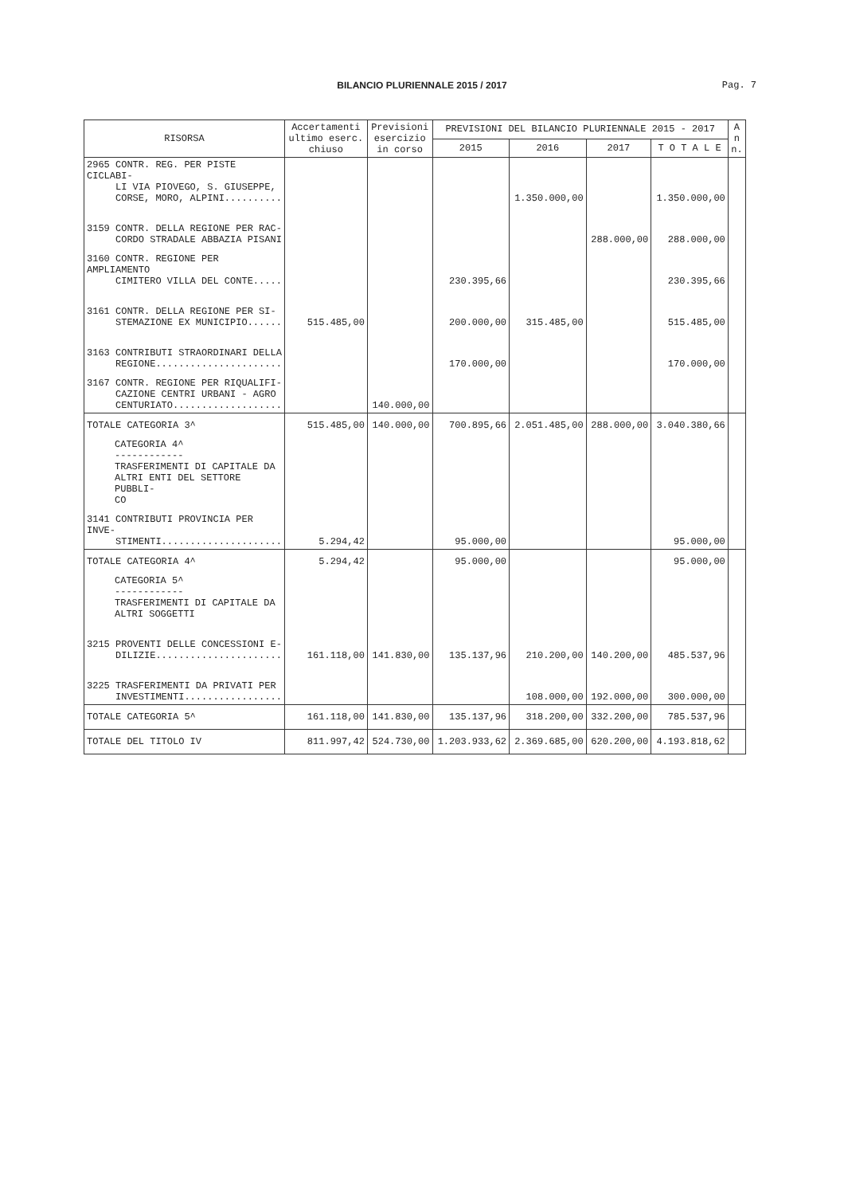BILANCIO PLURIENNALE 2015 / 2017
Pag. 7
| RISORSA | Accertamenti ultimo eserc. chiuso | Previsioni esercizio in corso | PREVISIONI DEL BILANCIO PLURIENNALE 2015 - 2017 | | | | A n n. |
| --- | --- | --- | --- | --- | --- | --- | --- |
| | | | 2015 | 2016 | 2017 | T O T A L E | |
| 2965 CONTR. REG. PER PISTE CICLABI- LI VIA PIOVEGO, S. GIUSEPPE, CORSE, MORO, ALPINI.......... | | | | 1.350.000,00 | | 1.350.000,00 | |
| 3159 CONTR. DELLA REGIONE PER RAC- CORDO STRADALE ABBAZIA PISANI | | | | | 288.000,00 | 288.000,00 | |
| 3160 CONTR. REGIONE PER AMPLIAMENTO CIMITERO VILLA DEL CONTE..... | | | 230.395,66 | | | 230.395,66 | |
| 3161 CONTR. DELLA REGIONE PER SI- STEMAZIONE EX MUNICIPIO...... | 515.485,00 | | 200.000,00 | 315.485,00 | | 515.485,00 | |
| 3163 CONTRIBUTI STRAORDINARI DELLA REGIONE...................... | | | 170.000,00 | | | 170.000,00 | |
| 3167 CONTR. REGIONE PER RIQUALIFI- CAZIONE CENTRI URBANI - AGRO CENTURIATO................... | | 140.000,00 | | | | | |
| TOTALE CATEGORIA 3^ | 515.485,00 | 140.000,00 | 700.895,66 | 2.051.485,00 | 288.000,00 | 3.040.380,66 | |
| CATEGORIA 4^ ------------ TRASFERIMENTI DI CAPITALE DA ALTRI ENTI DEL SETTORE PUBBLI- CO | | | | | | | |
| 3141 CONTRIBUTI PROVINCIA PER INVE- STIMENTI..................... | 5.294,42 | | 95.000,00 | | | 95.000,00 | |
| TOTALE CATEGORIA 4^ | 5.294,42 | | 95.000,00 | | | 95.000,00 | |
| CATEGORIA 5^ ------------ TRASFERIMENTI DI CAPITALE DA ALTRI SOGGETTI | | | | | | | |
| 3215 PROVENTI DELLE CONCESSIONI E- DILIZIE...................... | 161.118,00 | 141.830,00 | 135.137,96 | 210.200,00 | 140.200,00 | 485.537,96 | |
| 3225 TRASFERIMENTI DA PRIVATI PER INVESTIMENTI................. | | | | 108.000,00 | 192.000,00 | 300.000,00 | |
| TOTALE CATEGORIA 5^ | 161.118,00 | 141.830,00 | 135.137,96 | 318.200,00 | 332.200,00 | 785.537,96 | |
| TOTALE DEL TITOLO IV | 811.997,42 | 524.730,00 | 1.203.933,62 | 2.369.685,00 | 620.200,00 | 4.193.818,62 | |